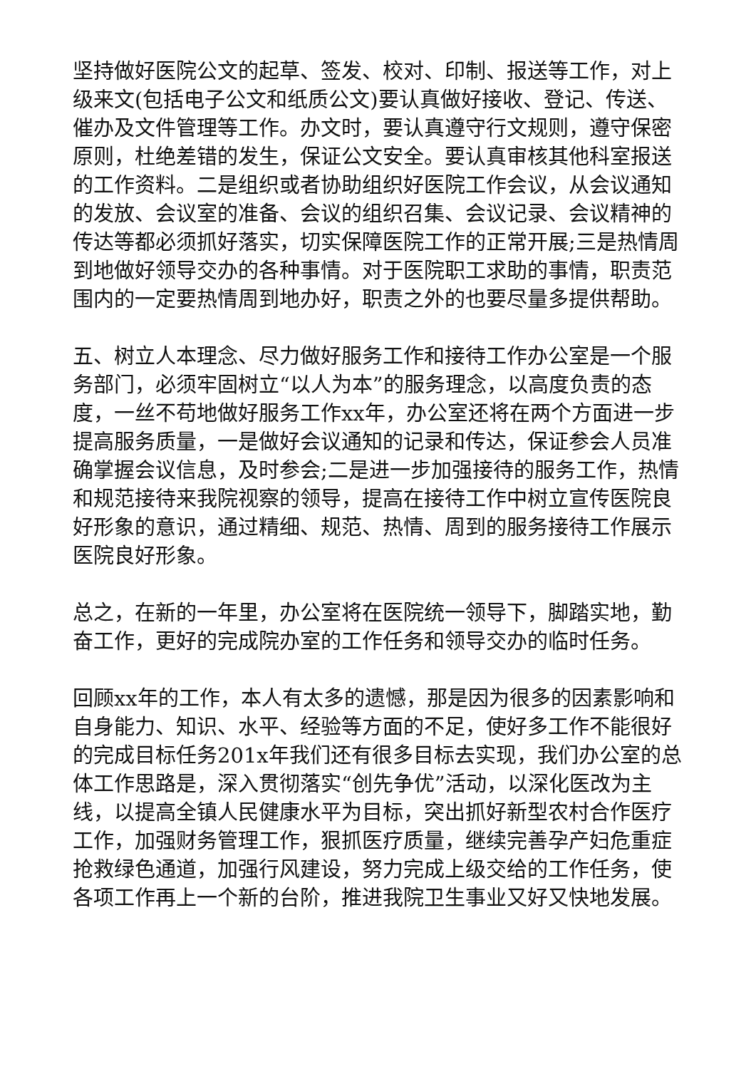坚持做好医院公文的起草、签发、校对、印制、报送等工作，对上级来文(包括电子公文和纸质公文)要认真做好接收、登记、传送、催办及文件管理等工作。办文时，要认真遵守行文规则，遵守保密原则，杜绝差错的发生，保证公文安全。要认真审核其他科室报送的工作资料。二是组织或者协助组织好医院工作会议，从会议通知的发放、会议室的准备、会议的组织召集、会议记录、会议精神的传达等都必须抓好落实，切实保障医院工作的正常开展;三是热情周到地做好领导交办的各种事情。对于医院职工求助的事情，职责范围内的一定要热情周到地办好，职责之外的也要尽量多提供帮助。
五、树立人本理念、尽力做好服务工作和接待工作办公室是一个服务部门，必须牢固树立“以人为本”的服务理念，以高度负责的态度，一丝不苟地做好服务工作xx年，办公室还将在两个方面进一步提高服务质量，一是做好会议通知的记录和传达，保证参会人员准确掌握会议信息，及时参会;二是进一步加强接待的服务工作，热情和规范接待来我院视察的领导，提高在接待工作中树立宣传医院良好形象的意识，通过精细、规范、热情、周到的服务接待工作展示医院良好形象。
总之，在新的一年里，办公室将在医院统一领导下，脚踏实地，勤奋工作，更好的完成院办室的工作任务和领导交办的临时任务。
回顾xx年的工作，本人有太多的遗憾，那是因为很多的因素影响和自身能力、知识、水平、经验等方面的不足，使好多工作不能很好的完成目标任务201x年我们还有很多目标去实现，我们办公室的总体工作思路是，深入贯彻落实“创先争优”活动，以深化医改为主线，以提高全镇人民健康水平为目标，突出抓好新型农村合作医疗工作，加强财务管理工作，狠抓医疗质量，继续完善孕产妇危重症抢救绿色通道，加强行风建设，努力完成上级交给的工作任务，使各项工作再上一个新的台阶，推进我院卫生事业又好又快地发展。